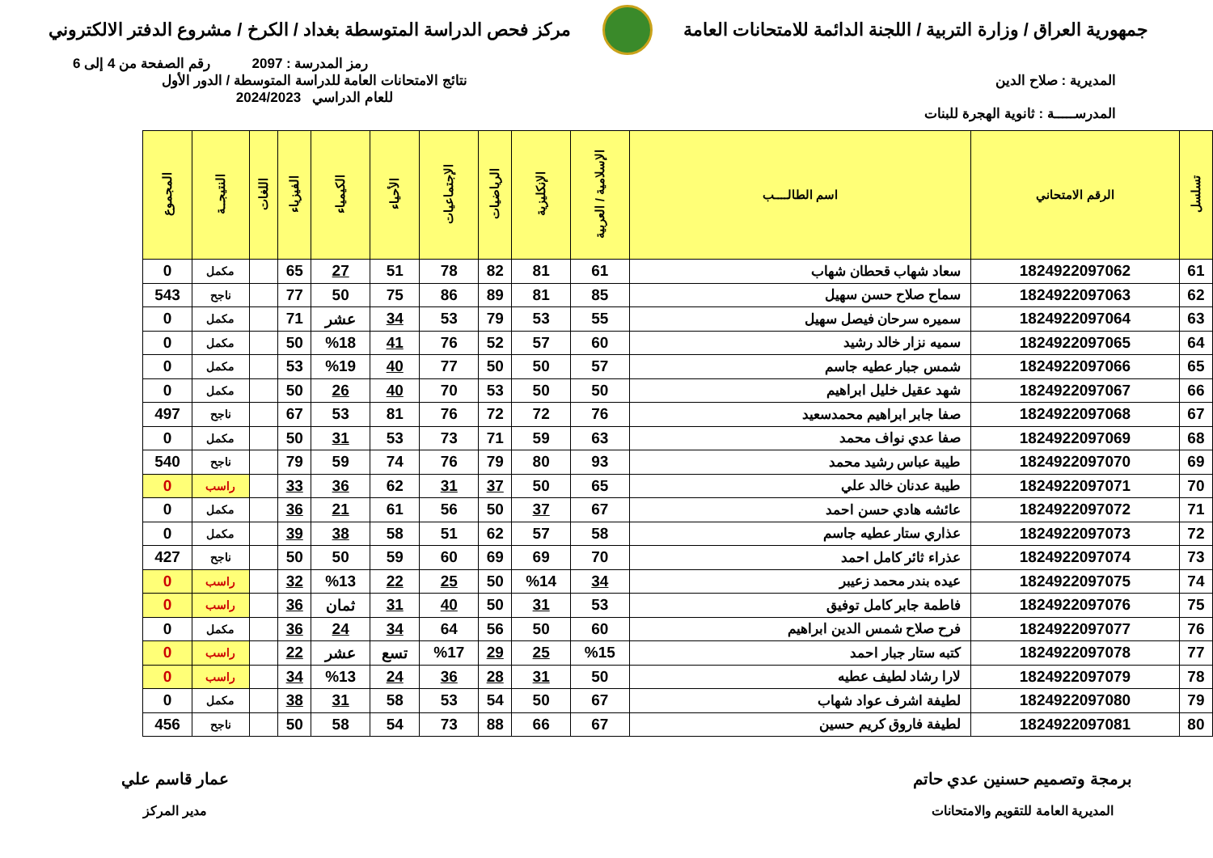جمهورية العراق / وزارة التربية / اللجنة الدائمة للامتحانات العامة
مركز فحص الدراسة المتوسطة بغداد / الكرخ / مشروع الدفتر الالكتروني
رمز المدرسة : 2097 رقم الصفحة من 4 إلى 6
المديرية : صلاح الدين
المدرســـــة : ثانوية الهجرة للبنات
نتائج الامتحانات العامة للدراسة المتوسطة / الدور الأول
للعام الدراسي 2024/2023
| تسلسل | الرقم الامتحاني | اسم الطالــــب | الإسلامية / العربية | الإنكليزية | الرياضيات | الإجتماعيات | الأحياء | الكيمياء | الفيزياء | اللغات | النتيجــة | المجموع |
| --- | --- | --- | --- | --- | --- | --- | --- | --- | --- | --- | --- | --- |
| 61 | 1824922097062 | سعاد شهاب قحطان شهاب | 61 | 81 | 82 | 78 | 51 | 27 | 65 | | مكمل | 0 |
| 62 | 1824922097063 | سماح صلاح حسن سهيل | 85 | 81 | 89 | 86 | 75 | 50 | 77 | | ناجح | 543 |
| 63 | 1824922097064 | سميره سرحان فيصل سهيل | 55 | 53 | 79 | 53 | 34 | عشر | 71 | | مكمل | 0 |
| 64 | 1824922097065 | سميه نزار خالد رشيد | 60 | 57 | 52 | 76 | 41 | %18 | 50 | | مكمل | 0 |
| 65 | 1824922097066 | شمس جبار عطيه جاسم | 57 | 50 | 50 | 77 | 40 | %19 | 53 | | مكمل | 0 |
| 66 | 1824922097067 | شهد عقيل خليل ابراهيم | 50 | 50 | 53 | 70 | 40 | 26 | 50 | | مكمل | 0 |
| 67 | 1824922097068 | صفا جابر ابراهيم محمدسعيد | 76 | 72 | 72 | 76 | 81 | 53 | 67 | | ناجح | 497 |
| 68 | 1824922097069 | صفا عدي نواف محمد | 63 | 59 | 71 | 73 | 53 | 31 | 50 | | مكمل | 0 |
| 69 | 1824922097070 | طيبة عباس رشيد محمد | 93 | 80 | 79 | 76 | 74 | 59 | 79 | | ناجح | 540 |
| 70 | 1824922097071 | طيبة عدنان خالد علي | 65 | 50 | 37 | 31 | 62 | 36 | 33 | | راسب | 0 |
| 71 | 1824922097072 | عائشه هادي حسن احمد | 67 | 37 | 50 | 56 | 61 | 21 | 36 | | مكمل | 0 |
| 72 | 1824922097073 | عذاري ستار عطيه جاسم | 58 | 57 | 62 | 51 | 58 | 38 | 39 | | مكمل | 0 |
| 73 | 1824922097074 | عذراء ثائر كامل احمد | 70 | 69 | 69 | 60 | 59 | 50 | 50 | | ناجح | 427 |
| 74 | 1824922097075 | عيده بندر محمد زعيبر | 34 | %14 | 50 | 25 | 22 | %13 | 32 | | راسب | 0 |
| 75 | 1824922097076 | فاطمة جابر كامل توفيق | 53 | 31 | 50 | 40 | 31 | ثمان | 36 | | راسب | 0 |
| 76 | 1824922097077 | فرح صلاح شمس الدين ابراهيم | 60 | 50 | 56 | 64 | 34 | 24 | 36 | | مكمل | 0 |
| 77 | 1824922097078 | كتبه ستار جبار احمد | %15 | 25 | 29 | %17 | تسع | عشر | 22 | | راسب | 0 |
| 78 | 1824922097079 | لارا رشاد لطيف عطيه | 50 | 31 | 28 | 36 | 24 | %13 | 34 | | راسب | 0 |
| 79 | 1824922097080 | لطيفة اشرف عواد شهاب | 67 | 50 | 54 | 53 | 58 | 31 | 38 | | مكمل | 0 |
| 80 | 1824922097081 | لطيفة فاروق كريم حسين | 67 | 66 | 88 | 73 | 54 | 58 | 50 | | ناجح | 456 |
برمجة وتصميم حسنين عدي حاتم
المديرية العامة للتقويم والامتحانات
عمار قاسم علي
مدير المركز